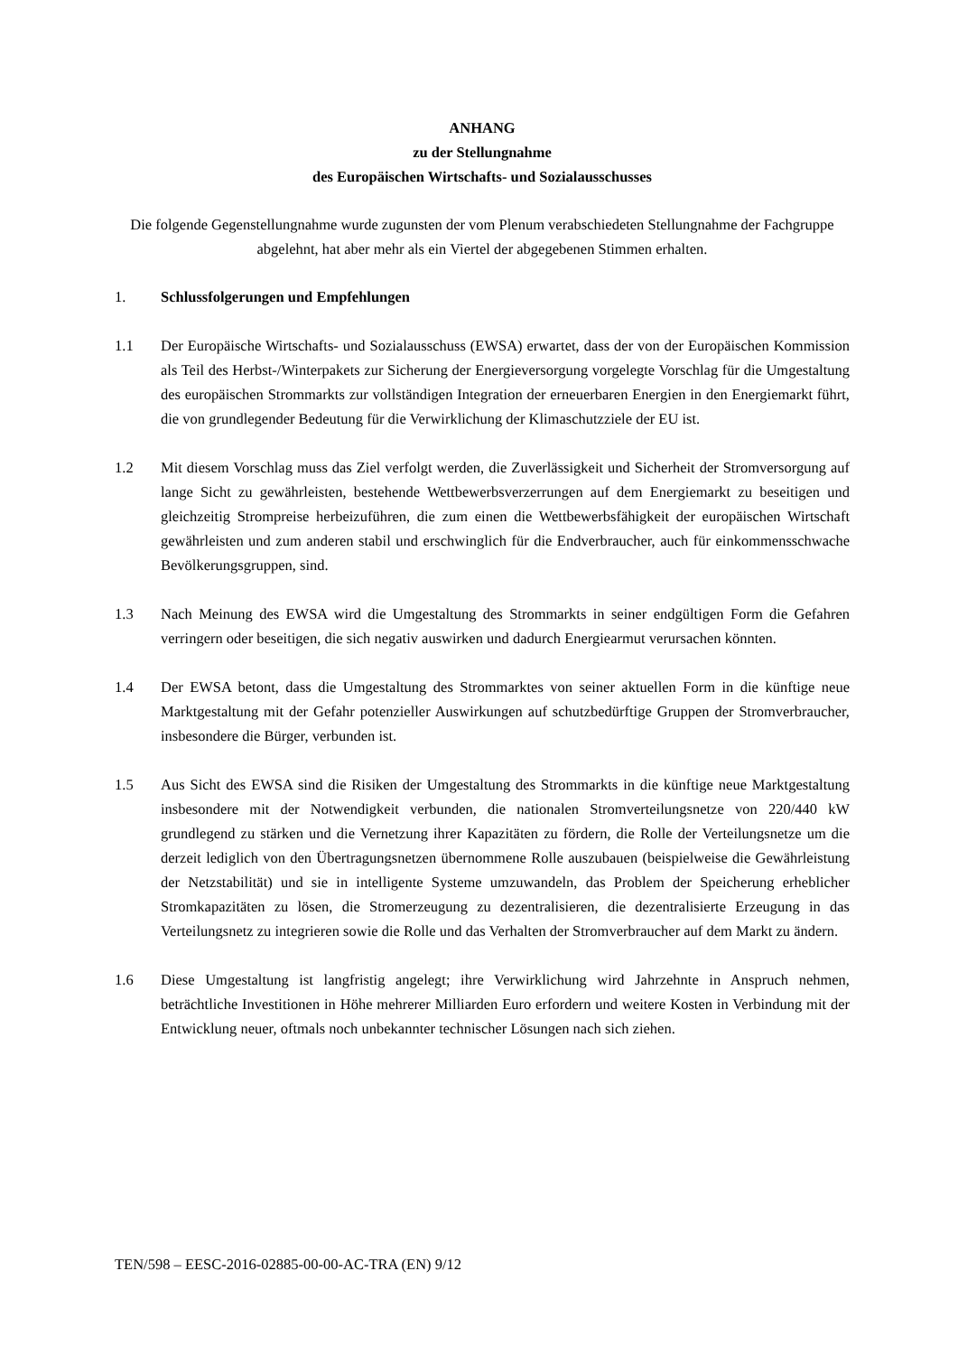ANHANG
zu der Stellungnahme
des Europäischen Wirtschafts- und Sozialausschusses
Die folgende Gegenstellungnahme wurde zugunsten der vom Plenum verabschiedeten Stellungnahme der Fachgruppe abgelehnt, hat aber mehr als ein Viertel der abgegebenen Stimmen erhalten.
1. Schlussfolgerungen und Empfehlungen
1.1 Der Europäische Wirtschafts- und Sozialausschuss (EWSA) erwartet, dass der von der Europäischen Kommission als Teil des Herbst-/Winterpakets zur Sicherung der Energieversorgung vorgelegte Vorschlag für die Umgestaltung des europäischen Strommarkts zur vollständigen Integration der erneuerbaren Energien in den Energiemarkt führt, die von grundlegender Bedeutung für die Verwirklichung der Klimaschutzziele der EU ist.
1.2 Mit diesem Vorschlag muss das Ziel verfolgt werden, die Zuverlässigkeit und Sicherheit der Stromversorgung auf lange Sicht zu gewährleisten, bestehende Wettbewerbsverzerrungen auf dem Energiemarkt zu beseitigen und gleichzeitig Strompreise herbeizuführen, die zum einen die Wettbewerbsfähigkeit der europäischen Wirtschaft gewährleisten und zum anderen stabil und erschwinglich für die Endverbraucher, auch für einkommensschwache Bevölkerungsgruppen, sind.
1.3 Nach Meinung des EWSA wird die Umgestaltung des Strommarkts in seiner endgültigen Form die Gefahren verringern oder beseitigen, die sich negativ auswirken und dadurch Energiearmut verursachen könnten.
1.4 Der EWSA betont, dass die Umgestaltung des Strommarktes von seiner aktuellen Form in die künftige neue Marktgestaltung mit der Gefahr potenzieller Auswirkungen auf schutzbedürftige Gruppen der Stromverbraucher, insbesondere die Bürger, verbunden ist.
1.5 Aus Sicht des EWSA sind die Risiken der Umgestaltung des Strommarkts in die künftige neue Marktgestaltung insbesondere mit der Notwendigkeit verbunden, die nationalen Stromverteilungsnetze von 220/440 kW grundlegend zu stärken und die Vernetzung ihrer Kapazitäten zu fördern, die Rolle der Verteilungsnetze um die derzeit lediglich von den Übertragungsnetzen übernommene Rolle auszubauen (beispielweise die Gewährleistung der Netzstabilität) und sie in intelligente Systeme umzuwandeln, das Problem der Speicherung erheblicher Stromkapazitäten zu lösen, die Stromerzeugung zu dezentralisieren, die dezentralisierte Erzeugung in das Verteilungsnetz zu integrieren sowie die Rolle und das Verhalten der Stromverbraucher auf dem Markt zu ändern.
1.6 Diese Umgestaltung ist langfristig angelegt; ihre Verwirklichung wird Jahrzehnte in Anspruch nehmen, beträchtliche Investitionen in Höhe mehrerer Milliarden Euro erfordern und weitere Kosten in Verbindung mit der Entwicklung neuer, oftmals noch unbekannter technischer Lösungen nach sich ziehen.
TEN/598 – EESC-2016-02885-00-00-AC-TRA (EN) 9/12